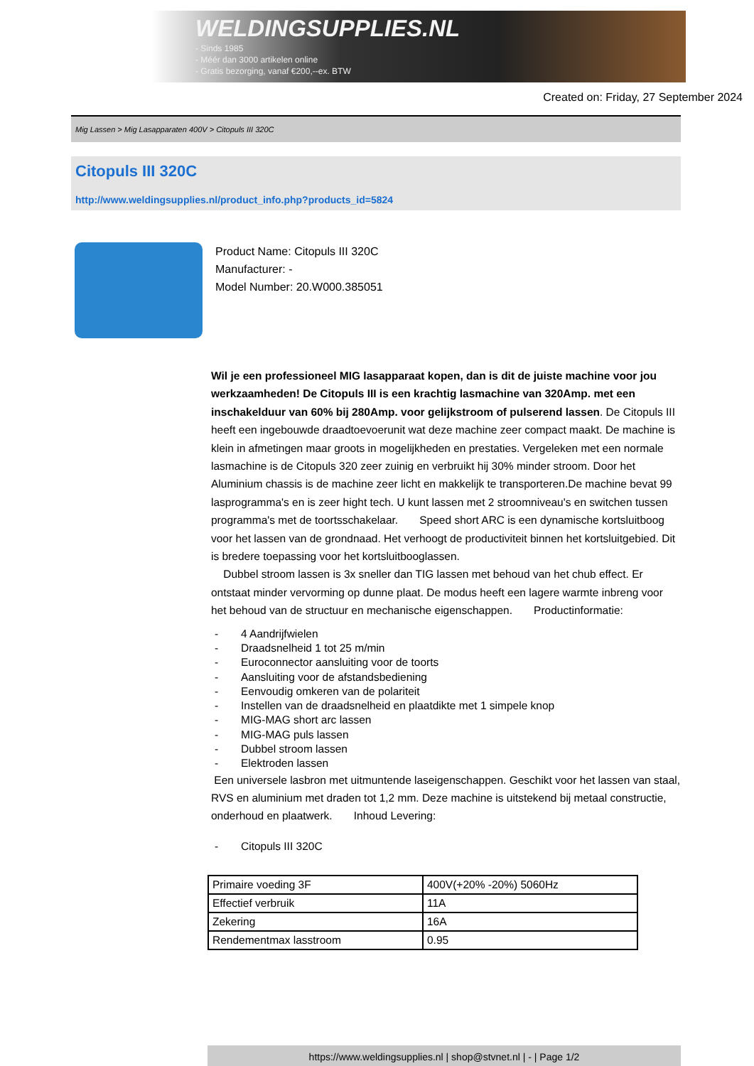WELDINGSUPPLIES.NL
- Sinds 1985
- Méér dan 3000 artikelen online
- Gratis bezorging, vanaf €200,--ex. BTW
Created on: Friday, 27 September 2024
Mig Lassen > Mig Lasapparaten 400V > Citopuls III 320C
Citopuls III 320C
http://www.weldingsupplies.nl/product_info.php?products_id=5824
Product Name: Citopuls III 320C
Manufacturer: -
Model Number: 20.W000.385051
Wil je een professioneel MIG lasapparaat kopen, dan is dit de juiste machine voor jou werkzaamheden! De Citopuls III is een krachtig lasmachine van 320Amp. met een inschakelduur van 60% bij 280Amp. voor gelijkstroom of pulserend lassen. De Citopuls III heeft een ingebouwde draadtoevoerunit wat deze machine zeer compact maakt. De machine is klein in afmetingen maar groots in mogelijkheden en prestaties. Vergeleken met een normale lasmachine is de Citopuls 320 zeer zuinig en verbruikt hij 30% minder stroom. Door het Aluminium chassis is de machine zeer licht en makkelijk te transporteren.De machine bevat 99 lasprogramma's en is zeer hight tech. U kunt lassen met 2 stroomniveau's en switchen tussen programma's met de toortsschakelaar. Speed short ARC is een dynamische kortsluitboog voor het lassen van de grondnaad. Het verhoogt de productiviteit binnen het kortsluitgebied. Dit is bredere toepassing voor het kortsluitbooglassen.
Dubbel stroom lassen is 3x sneller dan TIG lassen met behoud van het chub effect. Er ontstaat minder vervorming op dunne plaat. De modus heeft een lagere warmte inbreng voor het behoud van de structuur en mechanische eigenschappen. Productinformatie:
- 4 Aandrijfwielen
- Draadsnelheid 1 tot 25 m/min
- Euroconnector aansluiting voor de toorts
- Aansluiting voor de afstandsbediening
- Eenvoudig omkeren van de polariteit
- Instellen van de draadsnelheid en plaatdikte met 1 simpele knop
- MIG-MAG short arc lassen
- MIG-MAG puls lassen
- Dubbel stroom lassen
- Elektroden lassen
Een universele lasbron met uitmuntende laseigenschappen. Geschikt voor het lassen van staal, RVS en aluminium met draden tot 1,2 mm. Deze machine is uitstekend bij metaal constructie, onderhoud en plaatwerk. Inhoud Levering:
- Citopuls III 320C
| Primaire voeding 3F | 400V(+20% -20%) 5060Hz |
| Effectief verbruik | 11A |
| Zekering | 16A |
| Rendementmax lasstroom | 0.95 |
https://www.weldingsupplies.nl | shop@stvnet.nl | - | Page 1/2